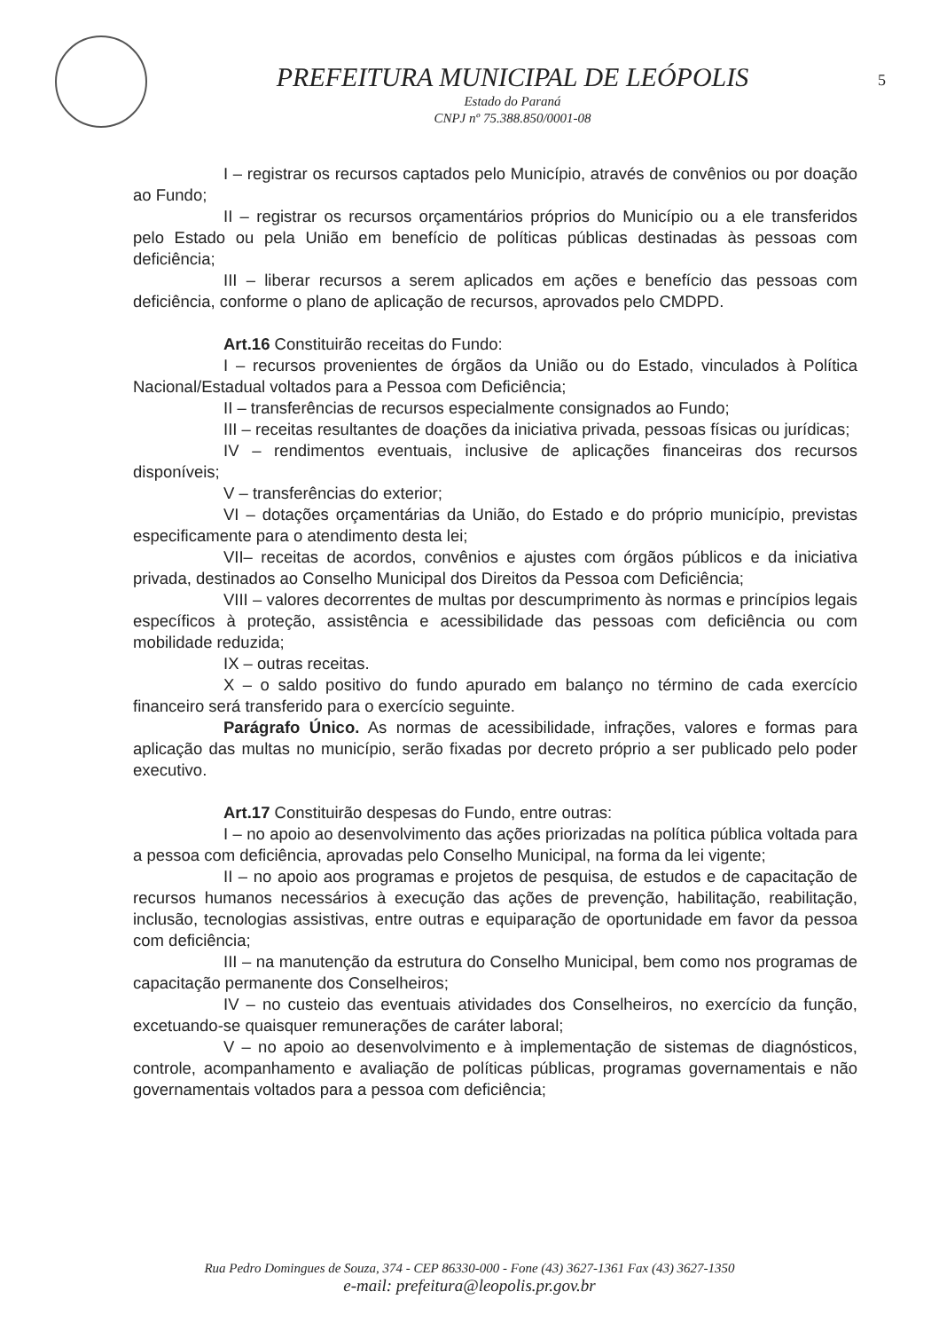PREFEITURA MUNICIPAL DE LEÓPOLIS
Estado do Paraná
CNPJ nº 75.388.850/0001-08
5
I – registrar os recursos captados pelo Município, através de convênios ou por doação ao Fundo;
II – registrar os recursos orçamentários próprios do Município ou a ele transferidos pelo Estado ou pela União em benefício de políticas públicas destinadas às pessoas com deficiência;
III – liberar recursos a serem aplicados em ações e benefício das pessoas com deficiência, conforme o plano de aplicação de recursos, aprovados pelo CMDPD.
Art.16 Constituirão receitas do Fundo:
I – recursos provenientes de órgãos da União ou do Estado, vinculados à Política Nacional/Estadual voltados para a Pessoa com Deficiência;
II – transferências de recursos especialmente consignados ao Fundo;
III – receitas resultantes de doações da iniciativa privada, pessoas físicas ou jurídicas;
IV – rendimentos eventuais, inclusive de aplicações financeiras dos recursos disponíveis;
V – transferências do exterior;
VI – dotações orçamentárias da União, do Estado e do próprio município, previstas especificamente para o atendimento desta lei;
VII– receitas de acordos, convênios e ajustes com órgãos públicos e da iniciativa privada, destinados ao Conselho Municipal dos Direitos da Pessoa com Deficiência;
VIII – valores decorrentes de multas por descumprimento às normas e princípios legais específicos à proteção, assistência e acessibilidade das pessoas com deficiência ou com mobilidade reduzida;
IX – outras receitas.
X – o saldo positivo do fundo apurado em balanço no término de cada exercício financeiro será transferido para o exercício seguinte.
Parágrafo Único. As normas de acessibilidade, infrações, valores e formas para aplicação das multas no município, serão fixadas por decreto próprio a ser publicado pelo poder executivo.
Art.17 Constituirão despesas do Fundo, entre outras:
I – no apoio ao desenvolvimento das ações priorizadas na política pública voltada para a pessoa com deficiência, aprovadas pelo Conselho Municipal, na forma da lei vigente;
II – no apoio aos programas e projetos de pesquisa, de estudos e de capacitação de recursos humanos necessários à execução das ações de prevenção, habilitação, reabilitação, inclusão, tecnologias assistivas, entre outras e equiparação de oportunidade em favor da pessoa com deficiência;
III – na manutenção da estrutura do Conselho Municipal, bem como nos programas de capacitação permanente dos Conselheiros;
IV – no custeio das eventuais atividades dos Conselheiros, no exercício da função, excetuando-se quaisquer remunerações de caráter laboral;
V – no apoio ao desenvolvimento e à implementação de sistemas de diagnósticos, controle, acompanhamento e avaliação de políticas públicas, programas governamentais e não governamentais voltados para a pessoa com deficiência;
Rua Pedro Domingues de Souza, 374 - CEP 86330-000 - Fone (43) 3627-1361 Fax (43) 3627-1350
e-mail: prefeitura@leopolis.pr.gov.br